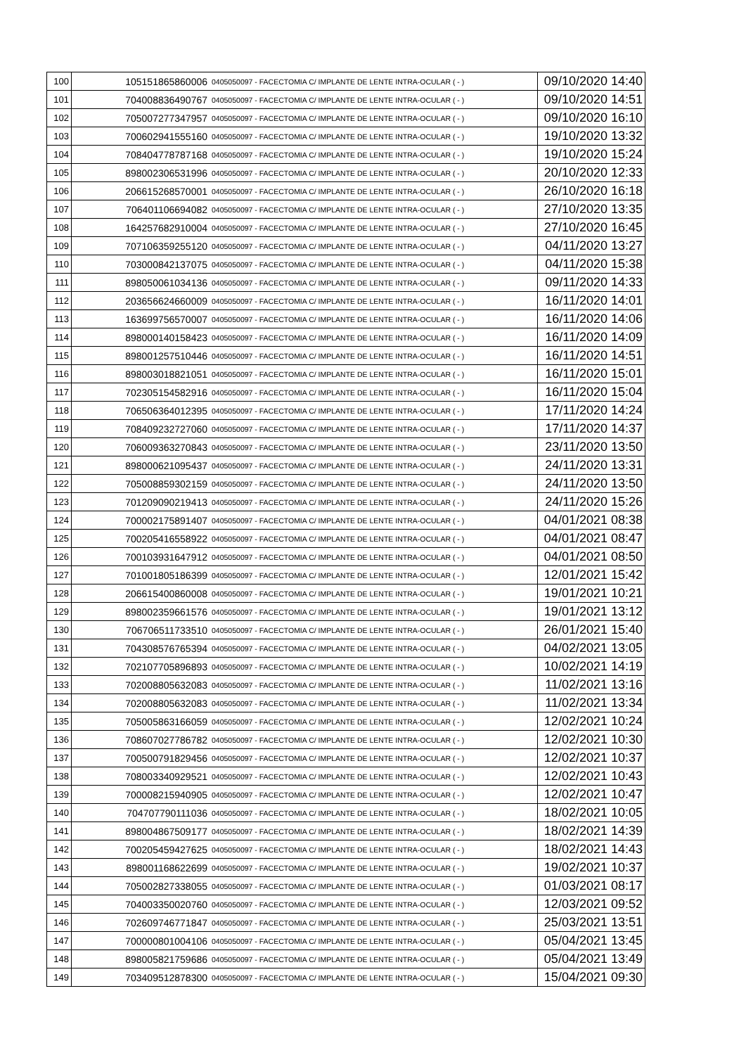| 100 | 105151865860006 | 0405050097 - FACECTOMIA C/ IMPLANTE DE LENTE INTRA-OCULAR ( - ) | 09/10/2020 14:40 |
| 101 | 704008836490767 | 0405050097 - FACECTOMIA C/ IMPLANTE DE LENTE INTRA-OCULAR ( - ) | 09/10/2020 14:51 |
| 102 | 705007277347957 | 0405050097 - FACECTOMIA C/ IMPLANTE DE LENTE INTRA-OCULAR ( - ) | 09/10/2020 16:10 |
| 103 | 700602941555160 | 0405050097 - FACECTOMIA C/ IMPLANTE DE LENTE INTRA-OCULAR ( - ) | 19/10/2020 13:32 |
| 104 | 708404778787168 | 0405050097 - FACECTOMIA C/ IMPLANTE DE LENTE INTRA-OCULAR ( - ) | 19/10/2020 15:24 |
| 105 | 898002306531996 | 0405050097 - FACECTOMIA C/ IMPLANTE DE LENTE INTRA-OCULAR ( - ) | 20/10/2020 12:33 |
| 106 | 206615268570001 | 0405050097 - FACECTOMIA C/ IMPLANTE DE LENTE INTRA-OCULAR ( - ) | 26/10/2020 16:18 |
| 107 | 706401106694082 | 0405050097 - FACECTOMIA C/ IMPLANTE DE LENTE INTRA-OCULAR ( - ) | 27/10/2020 13:35 |
| 108 | 164257682910004 | 0405050097 - FACECTOMIA C/ IMPLANTE DE LENTE INTRA-OCULAR ( - ) | 27/10/2020 16:45 |
| 109 | 707106359255120 | 0405050097 - FACECTOMIA C/ IMPLANTE DE LENTE INTRA-OCULAR ( - ) | 04/11/2020 13:27 |
| 110 | 703000842137075 | 0405050097 - FACECTOMIA C/ IMPLANTE DE LENTE INTRA-OCULAR ( - ) | 04/11/2020 15:38 |
| 111 | 898050061034136 | 0405050097 - FACECTOMIA C/ IMPLANTE DE LENTE INTRA-OCULAR ( - ) | 09/11/2020 14:33 |
| 112 | 203656624660009 | 0405050097 - FACECTOMIA C/ IMPLANTE DE LENTE INTRA-OCULAR ( - ) | 16/11/2020 14:01 |
| 113 | 163699756570007 | 0405050097 - FACECTOMIA C/ IMPLANTE DE LENTE INTRA-OCULAR ( - ) | 16/11/2020 14:06 |
| 114 | 898000140158423 | 0405050097 - FACECTOMIA C/ IMPLANTE DE LENTE INTRA-OCULAR ( - ) | 16/11/2020 14:09 |
| 115 | 898001257510446 | 0405050097 - FACECTOMIA C/ IMPLANTE DE LENTE INTRA-OCULAR ( - ) | 16/11/2020 14:51 |
| 116 | 898003018821051 | 0405050097 - FACECTOMIA C/ IMPLANTE DE LENTE INTRA-OCULAR ( - ) | 16/11/2020 15:01 |
| 117 | 702305154582916 | 0405050097 - FACECTOMIA C/ IMPLANTE DE LENTE INTRA-OCULAR ( - ) | 16/11/2020 15:04 |
| 118 | 706506364012395 | 0405050097 - FACECTOMIA C/ IMPLANTE DE LENTE INTRA-OCULAR ( - ) | 17/11/2020 14:24 |
| 119 | 708409232727060 | 0405050097 - FACECTOMIA C/ IMPLANTE DE LENTE INTRA-OCULAR ( - ) | 17/11/2020 14:37 |
| 120 | 706009363270843 | 0405050097 - FACECTOMIA C/ IMPLANTE DE LENTE INTRA-OCULAR ( - ) | 23/11/2020 13:50 |
| 121 | 898000621095437 | 0405050097 - FACECTOMIA C/ IMPLANTE DE LENTE INTRA-OCULAR ( - ) | 24/11/2020 13:31 |
| 122 | 705008859302159 | 0405050097 - FACECTOMIA C/ IMPLANTE DE LENTE INTRA-OCULAR ( - ) | 24/11/2020 13:50 |
| 123 | 701209090219413 | 0405050097 - FACECTOMIA C/ IMPLANTE DE LENTE INTRA-OCULAR ( - ) | 24/11/2020 15:26 |
| 124 | 700002175891407 | 0405050097 - FACECTOMIA C/ IMPLANTE DE LENTE INTRA-OCULAR ( - ) | 04/01/2021 08:38 |
| 125 | 700205416558922 | 0405050097 - FACECTOMIA C/ IMPLANTE DE LENTE INTRA-OCULAR ( - ) | 04/01/2021 08:47 |
| 126 | 700103931647912 | 0405050097 - FACECTOMIA C/ IMPLANTE DE LENTE INTRA-OCULAR ( - ) | 04/01/2021 08:50 |
| 127 | 701001805186399 | 0405050097 - FACECTOMIA C/ IMPLANTE DE LENTE INTRA-OCULAR ( - ) | 12/01/2021 15:42 |
| 128 | 206615400860008 | 0405050097 - FACECTOMIA C/ IMPLANTE DE LENTE INTRA-OCULAR ( - ) | 19/01/2021 10:21 |
| 129 | 898002359661576 | 0405050097 - FACECTOMIA C/ IMPLANTE DE LENTE INTRA-OCULAR ( - ) | 19/01/2021 13:12 |
| 130 | 706706511733510 | 0405050097 - FACECTOMIA C/ IMPLANTE DE LENTE INTRA-OCULAR ( - ) | 26/01/2021 15:40 |
| 131 | 704308576765394 | 0405050097 - FACECTOMIA C/ IMPLANTE DE LENTE INTRA-OCULAR ( - ) | 04/02/2021 13:05 |
| 132 | 702107705896893 | 0405050097 - FACECTOMIA C/ IMPLANTE DE LENTE INTRA-OCULAR ( - ) | 10/02/2021 14:19 |
| 133 | 702008805632083 | 0405050097 - FACECTOMIA C/ IMPLANTE DE LENTE INTRA-OCULAR ( - ) | 11/02/2021 13:16 |
| 134 | 702008805632083 | 0405050097 - FACECTOMIA C/ IMPLANTE DE LENTE INTRA-OCULAR ( - ) | 11/02/2021 13:34 |
| 135 | 705005863166059 | 0405050097 - FACECTOMIA C/ IMPLANTE DE LENTE INTRA-OCULAR ( - ) | 12/02/2021 10:24 |
| 136 | 708607027786782 | 0405050097 - FACECTOMIA C/ IMPLANTE DE LENTE INTRA-OCULAR ( - ) | 12/02/2021 10:30 |
| 137 | 700500791829456 | 0405050097 - FACECTOMIA C/ IMPLANTE DE LENTE INTRA-OCULAR ( - ) | 12/02/2021 10:37 |
| 138 | 708003340929521 | 0405050097 - FACECTOMIA C/ IMPLANTE DE LENTE INTRA-OCULAR ( - ) | 12/02/2021 10:43 |
| 139 | 700008215940905 | 0405050097 - FACECTOMIA C/ IMPLANTE DE LENTE INTRA-OCULAR ( - ) | 12/02/2021 10:47 |
| 140 | 704707790111036 | 0405050097 - FACECTOMIA C/ IMPLANTE DE LENTE INTRA-OCULAR ( - ) | 18/02/2021 10:05 |
| 141 | 898004867509177 | 0405050097 - FACECTOMIA C/ IMPLANTE DE LENTE INTRA-OCULAR ( - ) | 18/02/2021 14:39 |
| 142 | 700205459427625 | 0405050097 - FACECTOMIA C/ IMPLANTE DE LENTE INTRA-OCULAR ( - ) | 18/02/2021 14:43 |
| 143 | 898001168622699 | 0405050097 - FACECTOMIA C/ IMPLANTE DE LENTE INTRA-OCULAR ( - ) | 19/02/2021 10:37 |
| 144 | 705002827338055 | 0405050097 - FACECTOMIA C/ IMPLANTE DE LENTE INTRA-OCULAR ( - ) | 01/03/2021 08:17 |
| 145 | 704003350020760 | 0405050097 - FACECTOMIA C/ IMPLANTE DE LENTE INTRA-OCULAR ( - ) | 12/03/2021 09:52 |
| 146 | 702609746771847 | 0405050097 - FACECTOMIA C/ IMPLANTE DE LENTE INTRA-OCULAR ( - ) | 25/03/2021 13:51 |
| 147 | 700000801004106 | 0405050097 - FACECTOMIA C/ IMPLANTE DE LENTE INTRA-OCULAR ( - ) | 05/04/2021 13:45 |
| 148 | 898005821759686 | 0405050097 - FACECTOMIA C/ IMPLANTE DE LENTE INTRA-OCULAR ( - ) | 05/04/2021 13:49 |
| 149 | 703409512878300 | 0405050097 - FACECTOMIA C/ IMPLANTE DE LENTE INTRA-OCULAR ( - ) | 15/04/2021 09:30 |